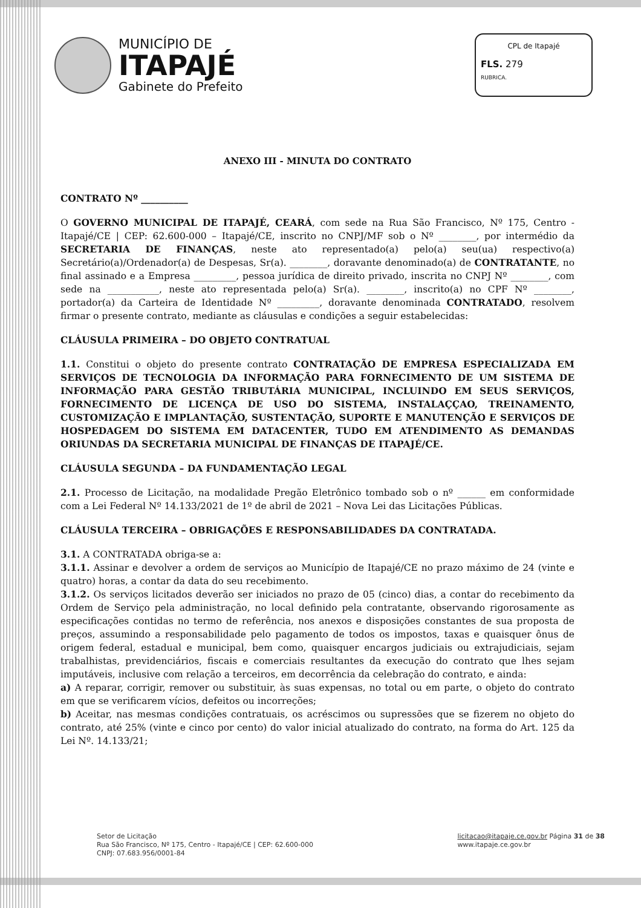MUNICÍPIO DE
ITAPAJÉ
Gabinete do Prefeito
CPL de Itapajé
FLS. 279
RUBRICA.
ANEXO III - MINUTA DO CONTRATO
CONTRATO Nº __________
O GOVERNO MUNICIPAL DE ITAPAJÉ, CEARÁ, com sede na Rua São Francisco, Nº 175, Centro - Itapajé/CE | CEP: 62.600-000 – Itapajé/CE, inscrito no CNPJ/MF sob o Nº ________, por intermédio da SECRETARIA DE FINANÇAS, neste ato representado(a) pelo(a) seu(ua) respectivo(a) Secretário(a)/Ordenador(a) de Despesas, Sr(a). ________, doravante denominado(a) de CONTRATANTE, no final assinado e a Empresa _________, pessoa jurídica de direito privado, inscrita no CNPJ Nº ________, com sede na ___________, neste ato representada pelo(a) Sr(a). ________, inscrito(a) no CPF Nº ________, portador(a) da Carteira de Identidade Nº _________, doravante denominada CONTRATADO, resolvem firmar o presente contrato, mediante as cláusulas e condições a seguir estabelecidas:
CLÁUSULA PRIMEIRA – DO OBJETO CONTRATUAL
1.1. Constitui o objeto do presente contrato CONTRATAÇÃO DE EMPRESA ESPECIALIZADA EM SERVIÇOS DE TECNOLOGIA DA INFORMAÇÃO PARA FORNECIMENTO DE UM SISTEMA DE INFORMAÇÃO PARA GESTÃO TRIBUTÁRIA MUNICIPAL, INCLUINDO EM SEUS SERVIÇOS, FORNECIMENTO DE LICENÇA DE USO DO SISTEMA, INSTALAÇÇAO, TREINAMENTO, CUSTOMIZAÇÃO E IMPLANTAÇÃO, SUSTENTAÇÃO, SUPORTE E MANUTENÇÃO E SERVIÇOS DE HOSPEDAGEM DO SISTEMA EM DATACENTER, TUDO EM ATENDIMENTO AS DEMANDAS ORIUNDAS DA SECRETARIA MUNICIPAL DE FINANÇAS DE ITAPAJÉ/CE.
CLÁUSULA SEGUNDA – DA FUNDAMENTAÇÃO LEGAL
2.1. Processo de Licitação, na modalidade Pregão Eletrônico tombado sob o nº ______ em conformidade com a Lei Federal Nº 14.133/2021 de 1º de abril de 2021 – Nova Lei das Licitações Públicas.
CLÁUSULA TERCEIRA – OBRIGAÇÕES E RESPONSABILIDADES DA CONTRATADA.
3.1. A CONTRATADA obriga-se a:
3.1.1. Assinar e devolver a ordem de serviços ao Município de Itapajé/CE no prazo máximo de 24 (vinte e quatro) horas, a contar da data do seu recebimento.
3.1.2. Os serviços licitados deverão ser iniciados no prazo de 05 (cinco) dias, a contar do recebimento da Ordem de Serviço pela administração, no local definido pela contratante, observando rigorosamente as especificações contidas no termo de referência, nos anexos e disposições constantes de sua proposta de preços, assumindo a responsabilidade pelo pagamento de todos os impostos, taxas e quaisquer ônus de origem federal, estadual e municipal, bem como, quaisquer encargos judiciais ou extrajudiciais, sejam trabalhistas, previdenciários, fiscais e comerciais resultantes da execução do contrato que lhes sejam imputáveis, inclusive com relação a terceiros, em decorrência da celebração do contrato, e ainda:
a) A reparar, corrigir, remover ou substituir, às suas expensas, no total ou em parte, o objeto do contrato em que se verificarem vícios, defeitos ou incorreções;
b) Aceitar, nas mesmas condições contratuais, os acréscimos ou supressões que se fizerem no objeto do contrato, até 25% (vinte e cinco por cento) do valor inicial atualizado do contrato, na forma do Art. 125 da Lei Nº. 14.133/21;
Setor de Licitação
Rua São Francisco, Nº 175, Centro - Itapajé/CE | CEP: 62.600-000
CNPJ: 07.683.956/0001-84
licitacao@itapaje.ce.gov.br Página 31 de 38
www.itapaje.ce.gov.br